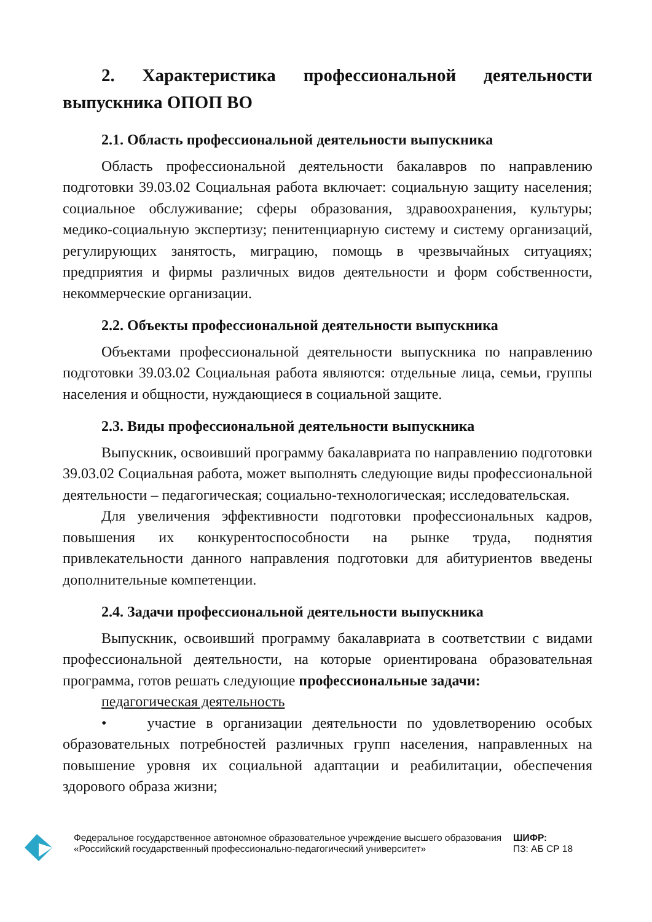2. Характеристика профессиональной деятельности выпускника ОПОП ВО
2.1. Область профессиональной деятельности выпускника
Область профессиональной деятельности бакалавров по направлению подготовки 39.03.02 Социальная работа включает: социальную защиту населения; социальное обслуживание; сферы образования, здравоохранения, культуры; медико-социальную экспертизу; пенитенциарную систему и систему организаций, регулирующих занятость, миграцию, помощь в чрезвычайных ситуациях; предприятия и фирмы различных видов деятельности и форм собственности, некоммерческие организации.
2.2. Объекты профессиональной деятельности выпускника
Объектами профессиональной деятельности выпускника по направлению подготовки 39.03.02 Социальная работа являются: отдельные лица, семьи, группы населения и общности, нуждающиеся в социальной защите.
2.3. Виды профессиональной деятельности выпускника
Выпускник, освоивший программу бакалавриата по направлению подготовки 39.03.02 Социальная работа, может выполнять следующие виды профессиональной деятельности – педагогическая; социально-технологическая; исследовательская.
Для увеличения эффективности подготовки профессиональных кадров, повышения их конкурентоспособности на рынке труда, поднятия привлекательности данного направления подготовки для абитуриентов введены дополнительные компетенции.
2.4. Задачи профессиональной деятельности выпускника
Выпускник, освоивший программу бакалавриата в соответствии с видами профессиональной деятельности, на которые ориентирована образовательная программа, готов решать следующие профессиональные задачи:
педагогическая деятельность
• участие в организации деятельности по удовлетворению особых образовательных потребностей различных групп населения, направленных на повышение уровня их социальной адаптации и реабилитации, обеспечения здорового образа жизни;
Федеральное государственное автономное образовательное учреждение высшего образования «Российский государственный профессионально-педагогический университет»
ШИФР:
ПЗ: АБ СР 18